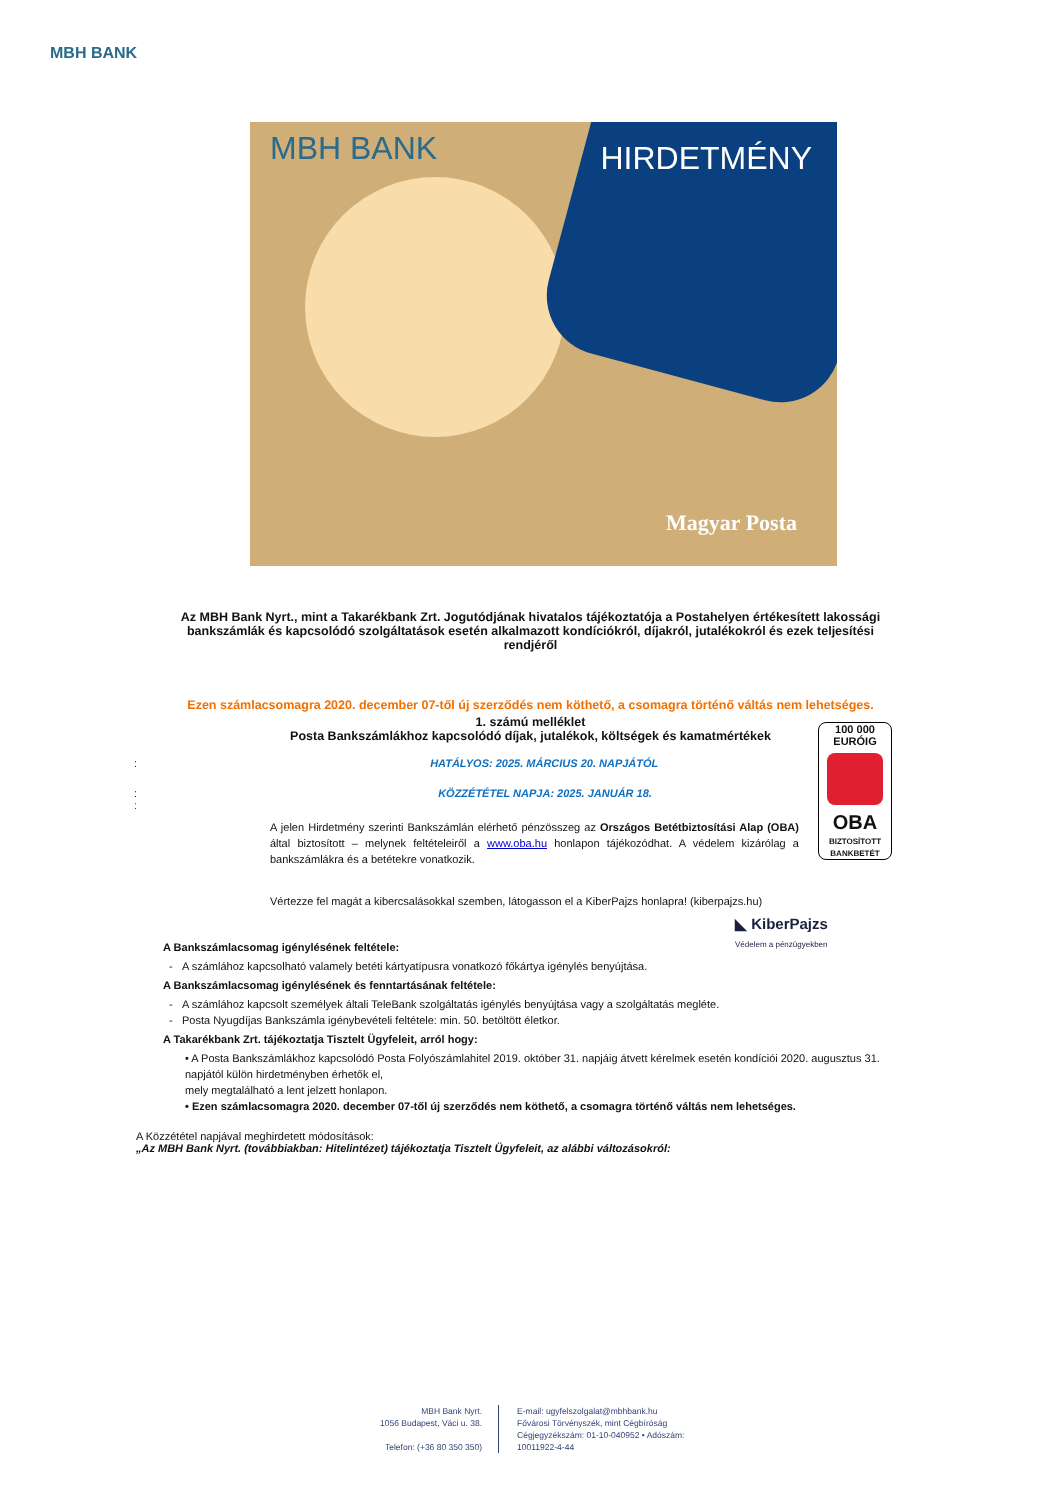MBH BANK
MBH BANK HIRDETMÉNY
Magyar Posta
Az MBH Bank Nyrt., mint a Takarékbank Zrt. Jogutódjának hivatalos tájékoztatója a Postahelyen értékesített lakossági bankszámlák és kapcsolódó szolgáltatások esetén alkalmazott kondíciókról, díjakról, jutalékokról és ezek teljesítési rendjéről
Ezen számlacsomagra 2020. december 07-től új szerződés nem köthető, a csomagra történő váltás nem lehetséges.
1. számú melléklet
Posta Bankszámlákhoz kapcsolódó díjak, jutalékok, költségek és kamatmértékek
100 000
EURÓIG
OBA
BIZTOSÍTOTT BANKBETÉT
: HATÁLYOS: 2025. MÁRCIUS 20. NAPJÁTÓL
: KÖZZÉTÉTEL NAPJA: 2025. JANUÁR 18.
:
A jelen Hirdetmény szerinti Bankszámlán elérhető pénzösszeg az Országos Betétbiztosítási Alap (OBA) által biztosított – melynek feltételeiről a www.oba.hu honlapon tájékozódhat. A védelem kizárólag a bankszámlákra és a betétekre vonatkozik.
Vértezze fel magát a kibercsalásokkal szemben, látogasson el a KiberPajzs honlapra! (kiberpajzs.hu)
◣ KiberPajzs
Védelem a pénzügyekben
A Bankszámlacsomag igénylésének feltétele:
- A számlához kapcsolható valamely betéti kártyatípusra vonatkozó főkártya igénylés benyújtása.
A Bankszámlacsomag igénylésének és fenntartásának feltétele:
- A számlához kapcsolt személyek általi TeleBank szolgáltatás igénylés benyújtása vagy a szolgáltatás megléte.
- Posta Nyugdíjas Bankszámla igénybevételi feltétele: min. 50. betöltött életkor.
A Takarékbank Zrt. tájékoztatja Tisztelt Ügyfeleit, arról hogy:
• A Posta Bankszámlákhoz kapcsolódó Posta Folyószámlahitel 2019. október 31. napjáig átvett kérelmek esetén kondíciói 2020. augusztus 31. napjától külön hirdetményben érhetők el,
mely megtalálható a lent jelzett honlapon.
• Ezen számlacsomagra 2020. december 07-től új szerződés nem köthető, a csomagra történő váltás nem lehetséges.
A Közzététel napjával meghirdetett módosítások:
„Az MBH Bank Nyrt. (továbbiakban: Hitelintézet) tájékoztatja Tisztelt Ügyfeleit, az alábbi változásokról:
MBH Bank Nyrt.
1056 Budapest, Váci u. 38.
Telefon: (+36 80 350 350)
E-mail: ugyfelszolgalat@mbhbank.hu
Fővárosi Törvényszék, mint Cégbíróság
Cégjegyzékszám: 01-10-040952 • Adószám:
10011922-4-44